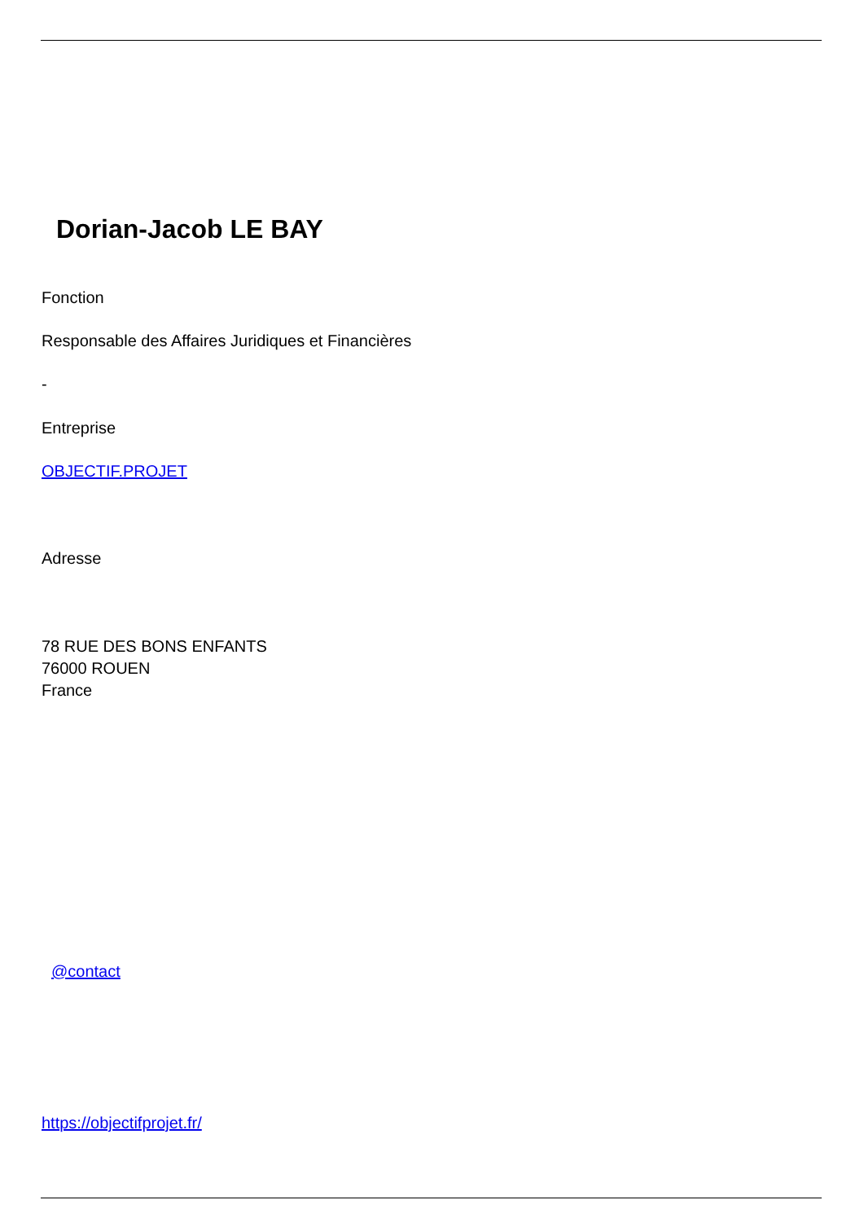Dorian-Jacob LE BAY
Fonction
Responsable des Affaires Juridiques et Financières
-
Entreprise
OBJECTIF.PROJET
Adresse
78 RUE DES BONS ENFANTS
76000 ROUEN
France
@contact
https://objectifprojet.fr/